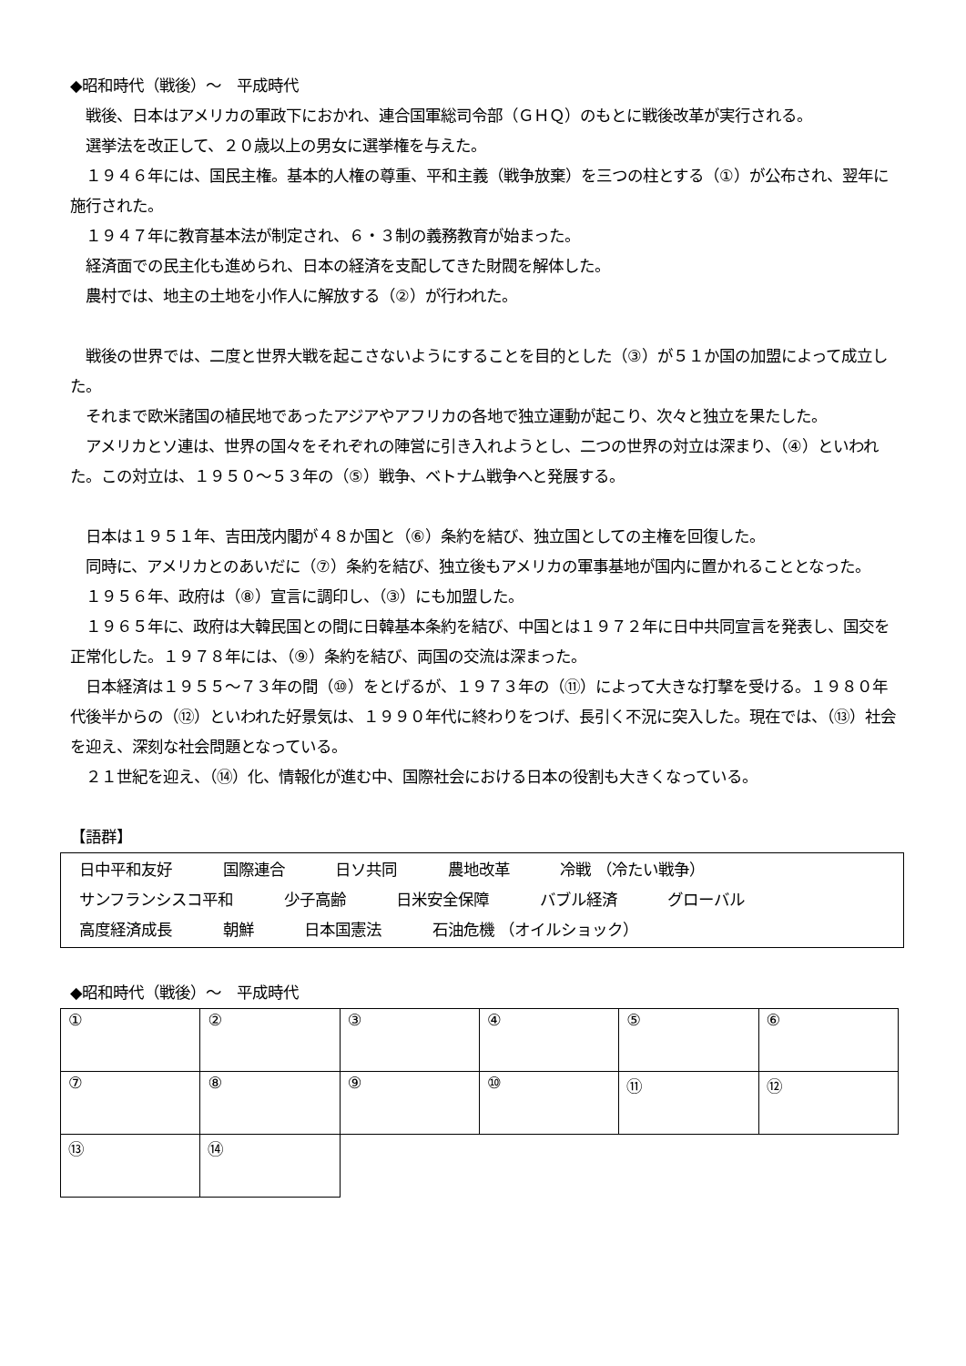◆昭和時代（戦後）～　平成時代
　戦後、日本はアメリカの軍政下におかれ、連合国軍総司令部（ＧＨＱ）のもとに戦後改革が実行される。
　選挙法を改正して、２０歳以上の男女に選挙権を与えた。
　１９４６年には、国民主権。基本的人権の尊重、平和主義（戦争放棄）を三つの柱とする（①）が公布され、翌年に施行された。
　１９４７年に教育基本法が制定され、６・３制の義務教育が始まった。
　経済面での民主化も進められ、日本の経済を支配してきた財閥を解体した。
　農村では、地主の土地を小作人に解放する（②）が行われた。
　戦後の世界では、二度と世界大戦を起こさないようにすることを目的とした（③）が５１か国の加盟によって成立した。
　それまで欧米諸国の植民地であったアジアやアフリカの各地で独立運動が起こり、次々と独立を果たした。
　アメリカとソ連は、世界の国々をそれぞれの陣営に引き入れようとし、二つの世界の対立は深まり、（④）といわれた。この対立は、１９５０～５３年の（⑤）戦争、ベトナム戦争へと発展する。
　日本は１９５１年、吉田茂内閣が４８か国と（⑥）条約を結び、独立国としての主権を回復した。
　同時に、アメリカとのあいだに（⑦）条約を結び、独立後もアメリカの軍事基地が国内に置かれることとなった。
　１９５６年、政府は（⑧）宣言に調印し、（③）にも加盟した。
　１９６５年に、政府は大韓民国との間に日韓基本条約を結び、中国とは１９７２年に日中共同宣言を発表し、国交を正常化した。１９７８年には、（⑨）条約を結び、両国の交流は深まった。
　日本経済は１９５５～７３年の間（⑩）をとげるが、１９７３年の（⑪）によって大きな打撃を受ける。１９８０年代後半からの（⑫）といわれた好景気は、１９９０年代に終わりをつげ、長引く不況に突入した。現在では、（⑬）社会を迎え、深刻な社会問題となっている。
　２１世紀を迎え、（⑭）化、情報化が進む中、国際社会における日本の役割も大きくなっている。
【語群】
日中平和友好 国際連合 日ソ共同 農地改革 冷戦 （冷たい戦争）
サンフランシスコ平和 少子高齢 日米安全保障 バブル経済 グローバル
高度経済成長 朝鮮 日本国憲法 石油危機 （オイルショック）
◆昭和時代（戦後）～　平成時代
| ① | ② | ③ | ④ | ⑤ | ⑥ |
| ⑦ | ⑧ | ⑨ | ⑩ | ⑪ | ⑫ |
| ⑬ | ⑭ | | | | |